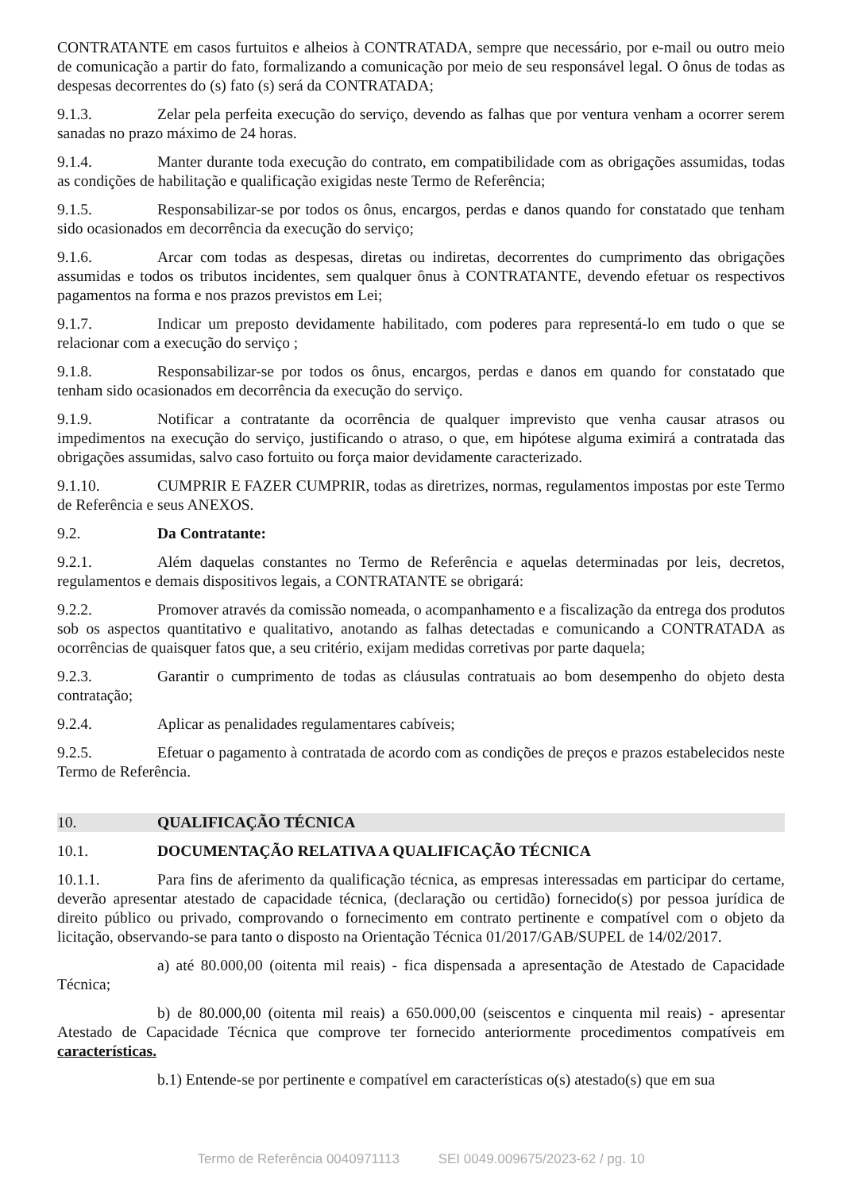CONTRATANTE em casos furtuitos e alheios à CONTRATADA, sempre que necessário, por e-mail ou outro meio de comunicação a partir do fato, formalizando a comunicação por meio de seu responsável legal. O ônus de todas as despesas decorrentes do (s) fato (s) será da CONTRATADA;
9.1.3. Zelar pela perfeita execução do serviço, devendo as falhas que por ventura venham a ocorrer serem sanadas no prazo máximo de 24 horas.
9.1.4. Manter durante toda execução do contrato, em compatibilidade com as obrigações assumidas, todas as condições de habilitação e qualificação exigidas neste Termo de Referência;
9.1.5. Responsabilizar-se por todos os ônus, encargos, perdas e danos quando for constatado que tenham sido ocasionados em decorrência da execução do serviço;
9.1.6. Arcar com todas as despesas, diretas ou indiretas, decorrentes do cumprimento das obrigações assumidas e todos os tributos incidentes, sem qualquer ônus à CONTRATANTE, devendo efetuar os respectivos pagamentos na forma e nos prazos previstos em Lei;
9.1.7. Indicar um preposto devidamente habilitado, com poderes para representá-lo em tudo o que se relacionar com a execução do serviço ;
9.1.8. Responsabilizar-se por todos os ônus, encargos, perdas e danos em quando for constatado que tenham sido ocasionados em decorrência da execução do serviço.
9.1.9. Notificar a contratante da ocorrência de qualquer imprevisto que venha causar atrasos ou impedimentos na execução do serviço, justificando o atraso, o que, em hipótese alguma eximirá a contratada das obrigações assumidas, salvo caso fortuito ou força maior devidamente caracterizado.
9.1.10. CUMPRIR E FAZER CUMPRIR, todas as diretrizes, normas, regulamentos impostas por este Termo de Referência e seus ANEXOS.
9.2. Da Contratante:
9.2.1. Além daquelas constantes no Termo de Referência e aquelas determinadas por leis, decretos, regulamentos e demais dispositivos legais, a CONTRATANTE se obrigará:
9.2.2. Promover através da comissão nomeada, o acompanhamento e a fiscalização da entrega dos produtos sob os aspectos quantitativo e qualitativo, anotando as falhas detectadas e comunicando a CONTRATADA as ocorrências de quaisquer fatos que, a seu critério, exijam medidas corretivas por parte daquela;
9.2.3. Garantir o cumprimento de todas as cláusulas contratuais ao bom desempenho do objeto desta contratação;
9.2.4. Aplicar as penalidades regulamentares cabíveis;
9.2.5. Efetuar o pagamento à contratada de acordo com as condições de preços e prazos estabelecidos neste Termo de Referência.
10. QUALIFICAÇÃO TÉCNICA
10.1. DOCUMENTAÇÃO RELATIVA A QUALIFICAÇÃO TÉCNICA
10.1.1. Para fins de aferimento da qualificação técnica, as empresas interessadas em participar do certame, deverão apresentar atestado de capacidade técnica, (declaração ou certidão) fornecido(s) por pessoa jurídica de direito público ou privado, comprovando o fornecimento em contrato pertinente e compatível com o objeto da licitação, observando-se para tanto o disposto na Orientação Técnica 01/2017/GAB/SUPEL de 14/02/2017.
a) até 80.000,00 (oitenta mil reais) - fica dispensada a apresentação de Atestado de Capacidade Técnica;
b) de 80.000,00 (oitenta mil reais) a 650.000,00 (seiscentos e cinquenta mil reais) - apresentar Atestado de Capacidade Técnica que comprove ter fornecido anteriormente procedimentos compatíveis em características.
b.1) Entende-se por pertinente e compatível em características o(s) atestado(s) que em sua
Termo de Referência 0040971113 SEI 0049.009675/2023-62 / pg. 10